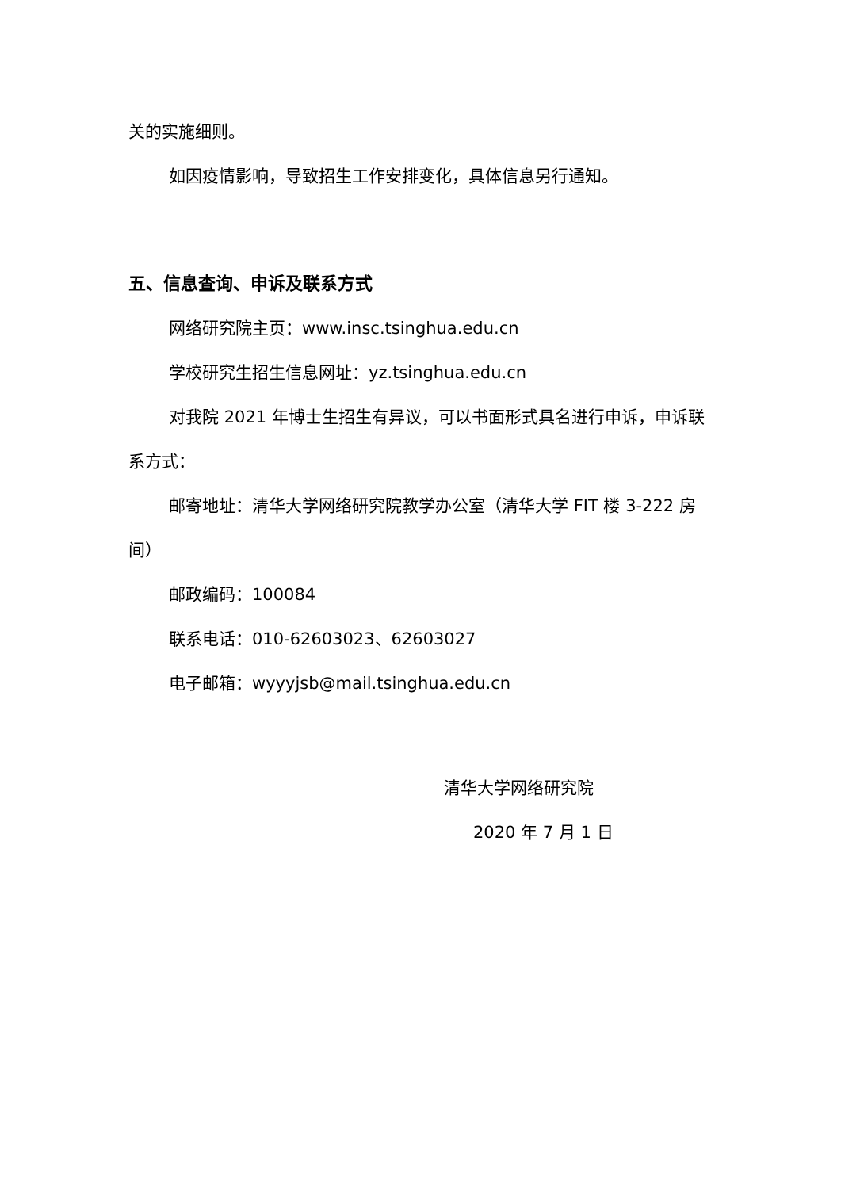关的实施细则。
如因疫情影响，导致招生工作安排变化，具体信息另行通知。
五、信息查询、申诉及联系方式
网络研究院主页：www.insc.tsinghua.edu.cn
学校研究生招生信息网址：yz.tsinghua.edu.cn
对我院 2021 年博士生招生有异议，可以书面形式具名进行申诉，申诉联系方式：
邮寄地址：清华大学网络研究院教学办公室（清华大学 FIT 楼 3-222 房间）
邮政编码：100084
联系电话：010-62603023、62603027
电子邮箱：wyyyjsb@mail.tsinghua.edu.cn
清华大学网络研究院
2020 年 7 月 1 日